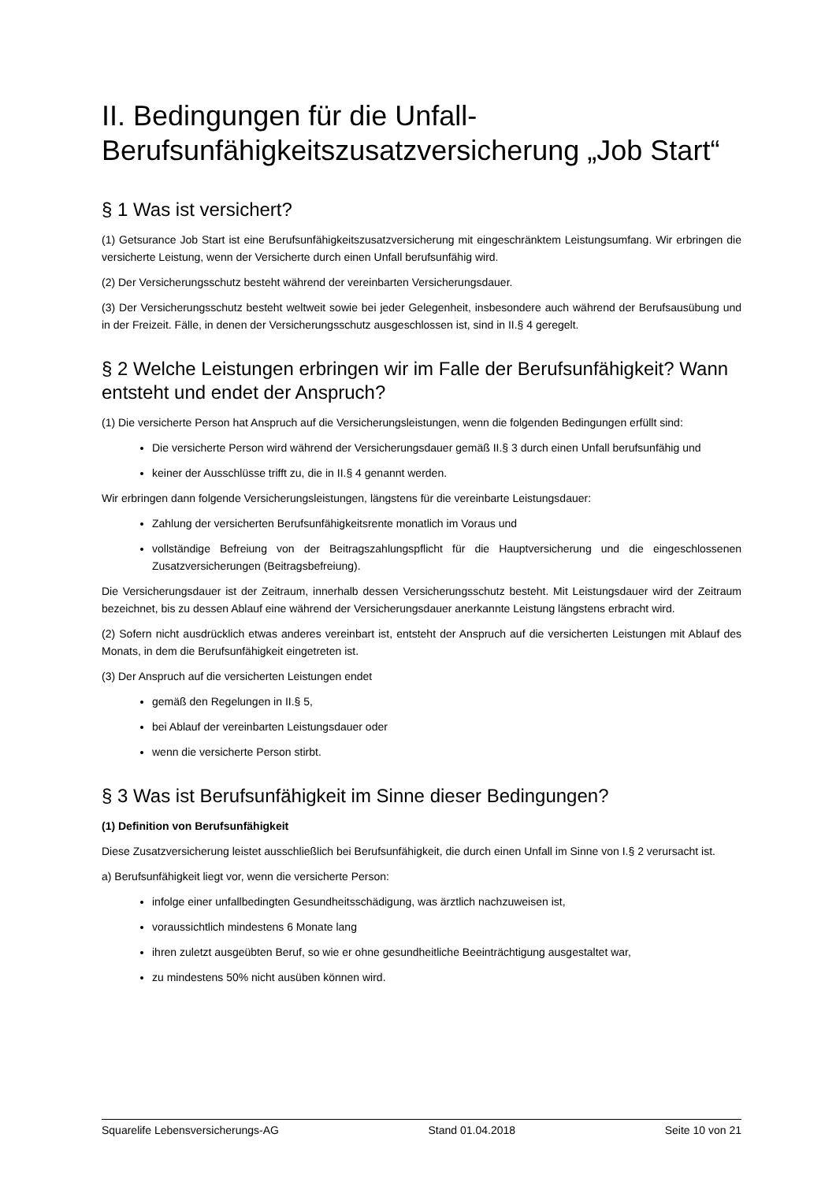II. Bedingungen für die Unfall-Berufsunfähigkeitszusatzversicherung „Job Start“
§ 1 Was ist versichert?
(1) Getsurance Job Start ist eine Berufsunfähigkeitszusatzversicherung mit eingeschränktem Leistungsumfang. Wir erbringen die versicherte Leistung, wenn der Versicherte durch einen Unfall berufsunfähig wird.
(2) Der Versicherungsschutz besteht während der vereinbarten Versicherungsdauer.
(3) Der Versicherungsschutz besteht weltweit sowie bei jeder Gelegenheit, insbesondere auch während der Berufsausübung und in der Freizeit. Fälle, in denen der Versicherungsschutz ausgeschlossen ist, sind in II.§ 4 geregelt.
§ 2 Welche Leistungen erbringen wir im Falle der Berufsunfähigkeit? Wann entsteht und endet der Anspruch?
(1) Die versicherte Person hat Anspruch auf die Versicherungsleistungen, wenn die folgenden Bedingungen erfüllt sind:
Die versicherte Person wird während der Versicherungsdauer gemäß II.§ 3 durch einen Unfall berufsunfähig und
keiner der Ausschlüsse trifft zu, die in II.§ 4 genannt werden.
Wir erbringen dann folgende Versicherungsleistungen, längstens für die vereinbarte Leistungsdauer:
Zahlung der versicherten Berufsunfähigkeitsrente monatlich im Voraus und
vollständige Befreiung von der Beitragszahlungspflicht für die Hauptversicherung und die eingeschlossenen Zusatzversicherungen (Beitragsbefreiung).
Die Versicherungsdauer ist der Zeitraum, innerhalb dessen Versicherungsschutz besteht. Mit Leistungsdauer wird der Zeitraum bezeichnet, bis zu dessen Ablauf eine während der Versicherungsdauer anerkannte Leistung längstens erbracht wird.
(2) Sofern nicht ausdrücklich etwas anderes vereinbart ist, entsteht der Anspruch auf die versicherten Leistungen mit Ablauf des Monats, in dem die Berufsunfähigkeit eingetreten ist.
(3) Der Anspruch auf die versicherten Leistungen endet
gemäß den Regelungen in II.§ 5,
bei Ablauf der vereinbarten Leistungsdauer oder
wenn die versicherte Person stirbt.
§ 3 Was ist Berufsunfähigkeit im Sinne dieser Bedingungen?
(1) Definition von Berufsunfähigkeit
Diese Zusatzversicherung leistet ausschließlich bei Berufsunfähigkeit, die durch einen Unfall im Sinne von I.§ 2 verursacht ist.
a) Berufsunfähigkeit liegt vor, wenn die versicherte Person:
infolge einer unfallbedingten Gesundheitsschädigung, was ärztlich nachzuweisen ist,
voraussichtlich mindestens 6 Monate lang
ihren zuletzt ausgeübten Beruf, so wie er ohne gesundheitliche Beeinträchtigung ausgestaltet war,
zu mindestens 50% nicht ausüben können wird.
Squarelife Lebensversicherungs-AG Stand 01.04.2018 Seite 10 von 21